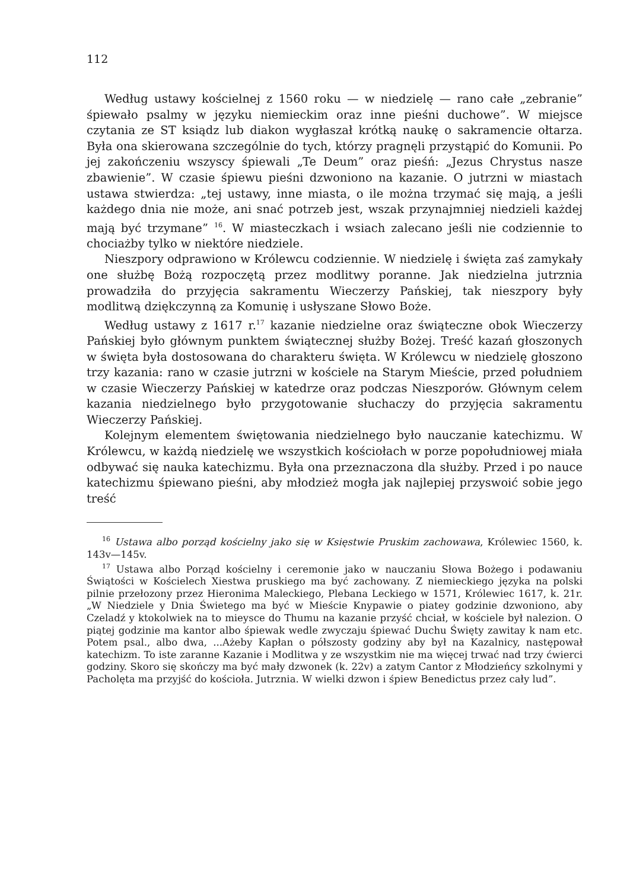112
Według ustawy kościelnej z 1560 roku — w niedzielę — rano całe „zebranie” śpiewało psalmy w języku niemieckim oraz inne pieśni duchowe”. W miejsce czytania ze ST ksiądz lub diakon wygłaszał krótką naukę o sakramencie ołtarza. Była ona skierowana szczególnie do tych, którzy pragnęli przystąpić do Komunii. Po jej zakończeniu wszyscy śpiewali „Te Deum” oraz pieśń: „Jezus Chrystus nasze zbawienie”. W czasie śpiewu pieśni dzwoniono na kazanie. O jutrzni w miastach ustawa stwierdza: „tej ustawy, inne miasta, o ile można trzymać się mają, a jeśli każdego dnia nie może, ani snać potrzeb jest, wszak przynajmniej niedzieli każdej mają być trzymane” <sup>16</sup>. W miasteczkach i wsiach zalecano jeśli nie codziennie to chociażby tylko w niektóre niedziele.
Nieszpory odprawiono w Królewcu codziennie. W niedzielę i święta zaś zamykały one służbę Bożą rozpoczętą przez modlitwy poranne. Jak niedzielna jutrznia prowadziła do przyjęcia sakramentu Wieczerzy Pańskiej, tak nieszpory były modlitwą dziękczynną za Komunię i usłyszane Słowo Boże.
Według ustawy z 1617 r.<sup>17</sup> kazanie niedzielne oraz świąteczne obok Wieczerzy Pańskiej było głównym punktem świątecznej służby Bożej. Treść kazań głoszonych w święta była dostosowana do charakteru święta. W Królewcu w niedzielę głoszono trzy kazania: rano w czasie jutrzni w kościele na Starym Mieście, przed południem w czasie Wieczerzy Pańskiej w katedrze oraz podczas Nieszporów. Głównym celem kazania niedzielnego było przygotowanie słuchaczy do przyjęcia sakramentu Wieczerzy Pańskiej.
Kolejnym elementem świętowania niedzielnego było nauczanie katechizmu. W Królewcu, w każdą niedzielę we wszystkich kościołach w porze popołudniowej miała odbywać się nauka katechizmu. Była ona przeznaczona dla służby. Przed i po nauce katechizmu śpiewano pieśni, aby młodzież mogła jak najlepiej przyswoić sobie jego treść
<sup>16</sup> Ustawa albo porząd kościelny jako się w Księstwie Pruskim zachowawa, Królewiec 1560, k. 143v—145v.
<sup>17</sup> Ustawa albo Porząd kościelny i ceremonie jako w nauczaniu Słowa Bożego i podawaniu Świątości w Kościelech Xiestwa pruskiego ma być zachowany. Z niemieckiego języka na polski pilnie przełozony przez Hieronima Maleckiego, Plebana Leckiego w 1571, Królewiec 1617, k. 21r. „W Niedziele y Dnia Świetego ma być w Mieście Knypawie o piatey godzinie dzwoniono, aby Czeladź y ktokolwiek na to mieysce do Thumu na kazanie przyść chciał, w kościele był nalezion. O piątej godzinie ma kantor albo śpiewak wedle zwyczaju śpiewać Duchu Święty zawitay k nam etc. Potem psal., albo dwa, ...Ażeby Kapłan o półszosty godziny aby był na Kazalnicy, następował katechizm. To iste zaranne Kazanie i Modlitwa y ze wszystkim nie ma więcej trwać nad trzy ćwierci godziny. Skoro się skończy ma być mały dzwonek (k. 22v) a zatym Cantor z Młodzieńcy szkolnymi y Pacholęta ma przyjść do kościoła. Jutrznia. W wielki dzwon i śpiew Benedictus przez cały lud”.